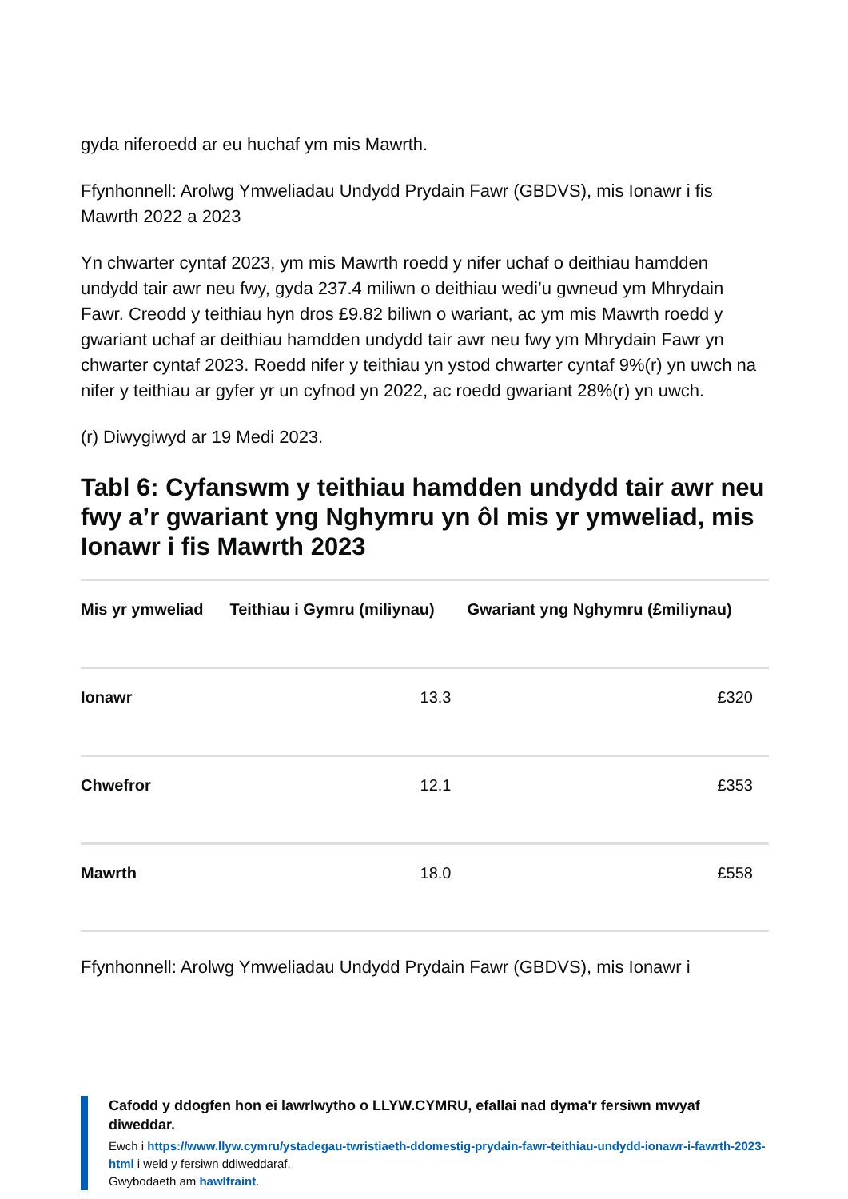gyda niferoedd ar eu huchaf ym mis Mawrth.
Ffynhonnell: Arolwg Ymweliadau Undydd Prydain Fawr (GBDVS), mis Ionawr i fis Mawrth 2022 a 2023
Yn chwarter cyntaf 2023, ym mis Mawrth roedd y nifer uchaf o deithiau hamdden undydd tair awr neu fwy, gyda 237.4 miliwn o deithiau wedi’u gwneud ym Mhrydain Fawr. Creodd y teithiau hyn dros £9.82 biliwn o wariant, ac ym mis Mawrth roedd y gwariant uchaf ar deithiau hamdden undydd tair awr neu fwy ym Mhrydain Fawr yn chwarter cyntaf 2023. Roedd nifer y teithiau yn ystod chwarter cyntaf 9%(r) yn uwch na nifer y teithiau ar gyfer yr un cyfnod yn 2022, ac roedd gwariant 28%(r) yn uwch.
(r) Diwygiwyd ar 19 Medi 2023.
Tabl 6: Cyfanswm y teithiau hamdden undydd tair awr neu fwy a’r gwariant yng Nghymru yn ôl mis yr ymweliad, mis Ionawr i fis Mawrth 2023
| Mis yr ymweliad | Teithiau i Gymru (miliynau) | Gwariant yng Nghymru (£miliynau) |
| --- | --- | --- |
| Ionawr | 13.3 | £320 |
| Chwefror | 12.1 | £353 |
| Mawrth | 18.0 | £558 |
Ffynhonnell: Arolwg Ymweliadau Undydd Prydain Fawr (GBDVS), mis Ionawr i
Cafodd y ddogfen hon ei lawrlwytho o LLYW.CYMRU, efallai nad dyma'r fersiwn mwyaf diweddar.
Ewch i https://www.llyw.cymru/ystadegau-twristiaeth-ddomestig-prydain-fawr-teithiau-undydd-ionawr-i-fawrth-2023-html i weld y fersiwn ddiweddaraf.
Gwybodaeth am hawlfraint.